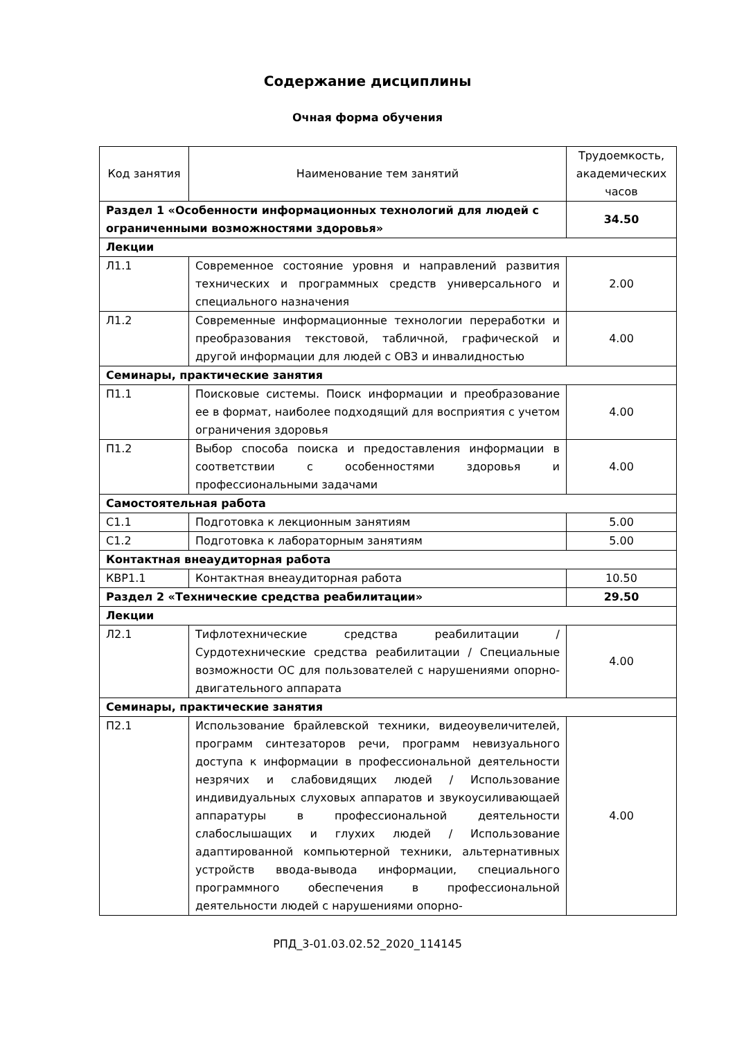Содержание дисциплины
Очная форма обучения
| Код занятия | Наименование тем занятий | Трудоемкость, академических часов |
| --- | --- | --- |
| Раздел 1 «Особенности информационных технологий для людей с ограниченными возможностями здоровья» | | 34.50 |
| Лекции | | |
| Л1.1 | Современное состояние уровня и направлений развития технических и программных средств универсального и специального назначения | 2.00 |
| Л1.2 | Современные информационные технологии переработки и преобразования текстовой, табличной, графической и другой информации для людей с ОВЗ и инвалидностью | 4.00 |
| Семинары, практические занятия | | |
| П1.1 | Поисковые системы. Поиск информации и преобразование ее в формат, наиболее подходящий для восприятия с учетом ограничения здоровья | 4.00 |
| П1.2 | Выбор способа поиска и предоставления информации в соответствии с особенностями здоровья и профессиональными задачами | 4.00 |
| Самостоятельная работа | | |
| С1.1 | Подготовка к лекционным занятиям | 5.00 |
| С1.2 | Подготовка к лабораторным занятиям | 5.00 |
| Контактная внеаудиторная работа | | |
| КВР1.1 | Контактная внеаудиторная работа | 10.50 |
| Раздел 2 «Технические средства реабилитации» | | 29.50 |
| Лекции | | |
| Л2.1 | Тифлотехнические средства реабилитации / Сурдотехнические средства реабилитации / Специальные возможности ОС для пользователей с нарушениями опорно-двигательного аппарата | 4.00 |
| Семинары, практические занятия | | |
| П2.1 | Использование брайлевской техники, видеоувеличителей, программ синтезаторов речи, программ невизуального доступа к информации в профессиональной деятельности незрячих и слабовидящих людей / Использование индивидуальных слуховых аппаратов и звукоусиливающаей аппаратуры в профессиональной деятельности слабослышащих и глухих людей / Использование адаптированной компьютерной техники, альтернативных устройств ввода-вывода информации, специального программного обеспечения в профессиональной деятельности людей с нарушениями опорно- | 4.00 |
РПД_3-01.03.02.52_2020_114145